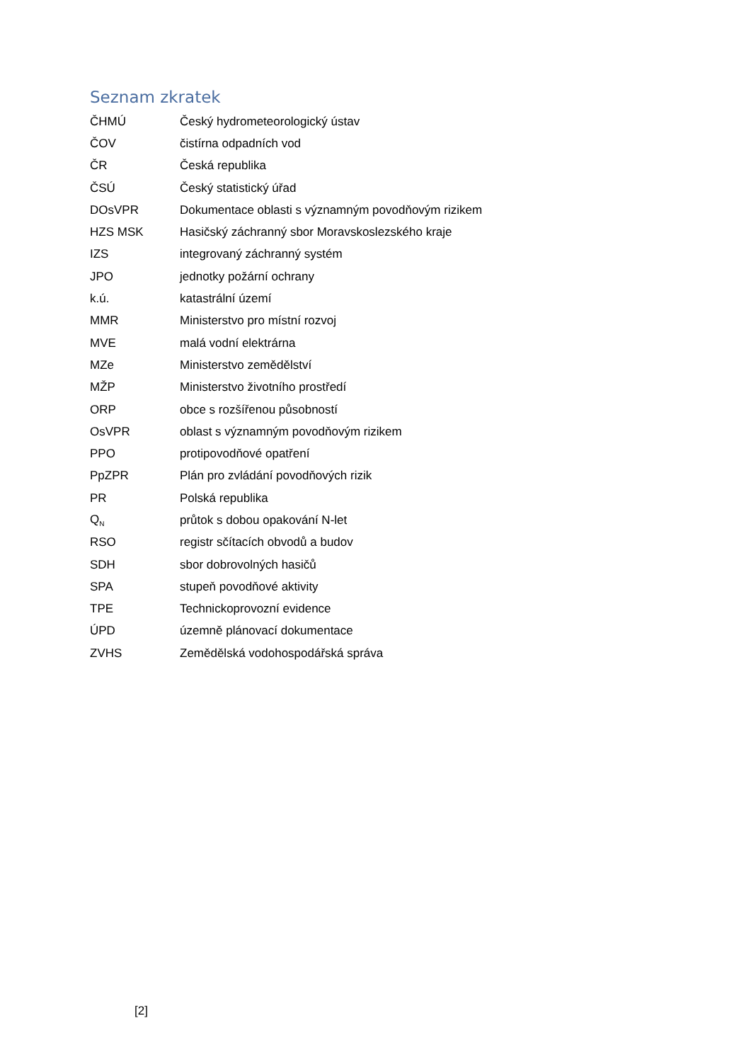Seznam zkratek
| ČHMÚ | Český hydrometeorologický ústav |
| ČOV | čistírna odpadních vod |
| ČR | Česká republika |
| ČSÚ | Český statistický úřad |
| DOsVPR | Dokumentace oblasti s významným povodňovým rizikem |
| HZS MSK | Hasičský záchranný sbor Moravskoslezského kraje |
| IZS | integrovaný záchranný systém |
| JPO | jednotky požární ochrany |
| k.ú. | katastrální území |
| MMR | Ministerstvo pro místní rozvoj |
| MVE | malá vodní elektrárna |
| MZe | Ministerstvo zemědělství |
| MŽP | Ministerstvo životního prostředí |
| ORP | obce s rozšířenou působností |
| OsVPR | oblast s významným povodňovým rizikem |
| PPO | protipovodňové opatření |
| PpZPR | Plán pro zvládání povodňových rizik |
| PR | Polská republika |
| Q<sub>N</sub> | průtok s dobou opakování N-let |
| RSO | registr sčítacích obvodů a budov |
| SDH | sbor dobrovolných hasičů |
| SPA | stupeň povodňové aktivity |
| TPE | Technickoprovozní evidence |
| ÚPD | územně plánovací dokumentace |
| ZVHS | Zemědělská vodohospodářská správa |
[2]